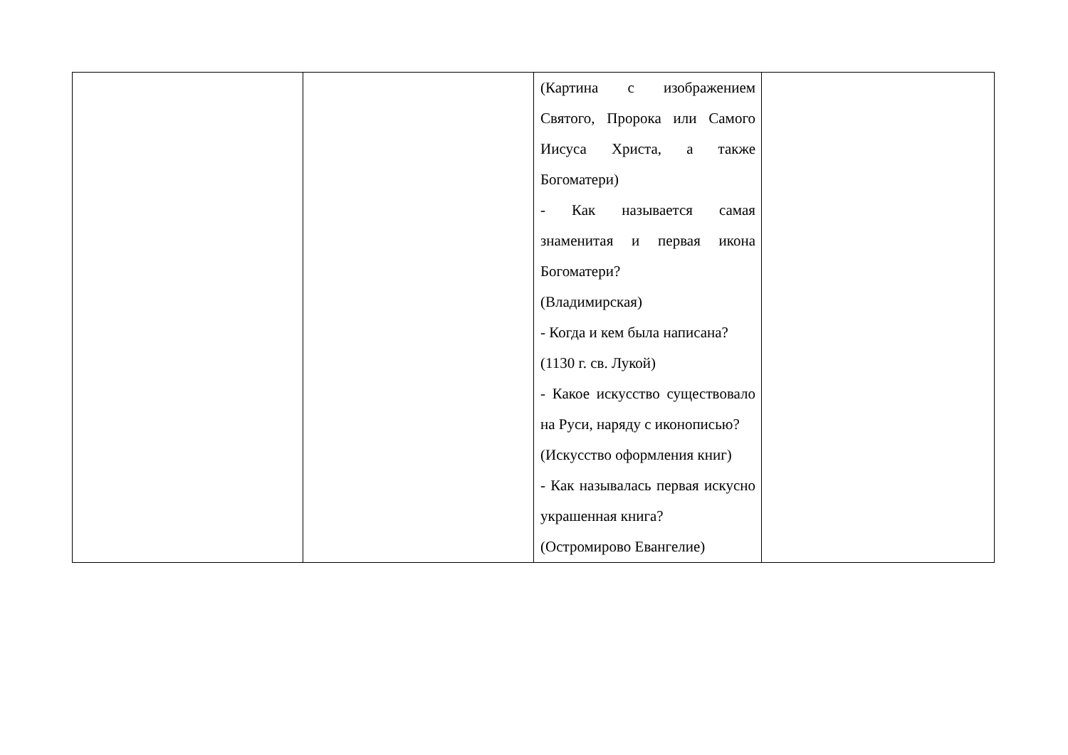| | | (Картина с изображением Святого, Пророка или Самого Иисуса Христа, а также Богоматери) - Как называется самая знаменитая и первая икона Богоматери? (Владимирская) - Когда и кем была написана? (1130 г. св. Лукой) - Какое искусство существовало на Руси, наряду с иконописью? (Искусство оформления книг) - Как называлась первая искусно украшенная книга? (Остромирово Евангелие) | |